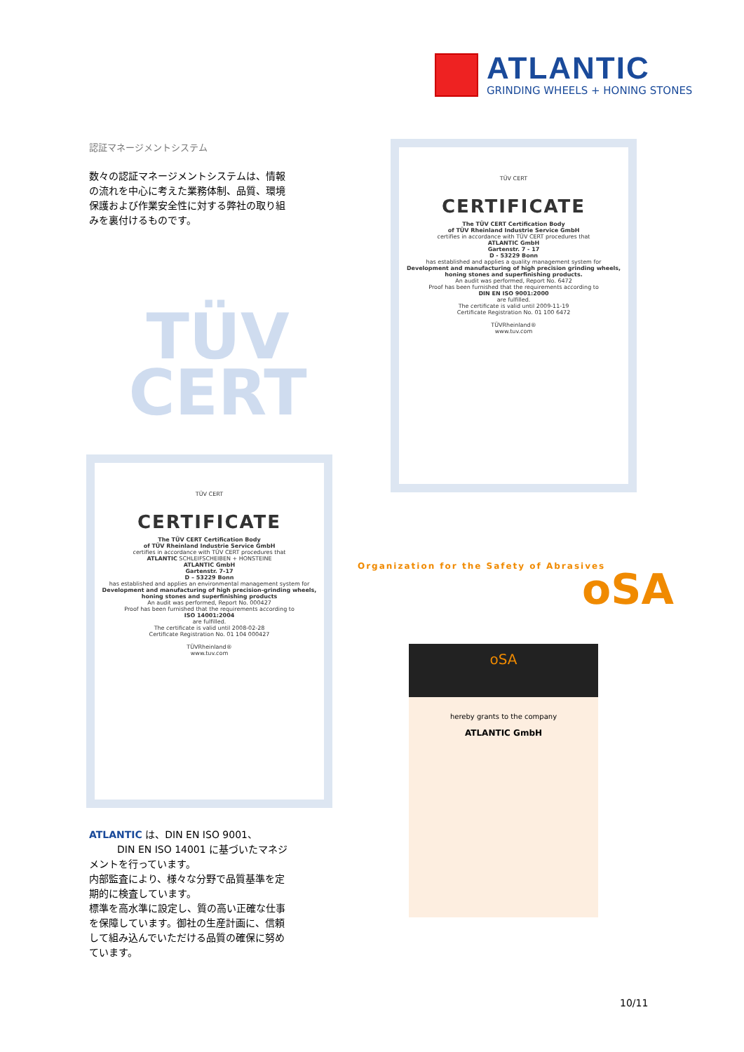ATLANTIC
GRINDING WHEELS + HONING STONES
認証マネージメントシステム
数々の認証マネージメントシステムは、情報の流れを中心に考えた業務体制、品質、環境保護および作業安全性に対する弊社の取り組みを裏付けるものです。
TÜV
CERT
TÜV CERT
CERTIFICATE
The TÜV CERT Certification Body
of TÜV Rheinland Industrie Service GmbH
certifies in accordance with TÜV CERT procedures that
ATLANTIC GmbH
Gartenstr. 7 - 17
D - 53229 Bonn
has established and applies a quality management system for
Development and manufacturing of high precision grinding wheels, honing stones and superfinishing products.
An audit was performed, Report No. 6472
Proof has been furnished that the requirements according to
DIN EN ISO 9001:2000
are fulfilled.
The certificate is valid until 2009-11-19
Certificate Registration No. 01 100 6472
TÜVRheinland®
www.tuv.com
TÜV CERT
CERTIFICATE
The TÜV CERT Certification Body
of TÜV Rheinland Industrie Service GmbH
certifies in accordance with TÜV CERT procedures that
ATLANTIC SCHLEIFSCHEIBEN + HONSTEINE
ATLANTIC GmbH
Gartenstr. 7-17
D – 53229 Bonn
has established and applies an environmental management system for
Development and manufacturing of high precision-grinding wheels, honing stones and superfinishing products
An audit was performed, Report No. 000427
Proof has been furnished that the requirements according to
ISO 14001:2004
are fulfilled.
The certificate is valid until 2008-02-28
Certificate Registration No. 01 104 000427
TÜVRheinland®
www.tuv.com
Organization for the Safety of Abrasives
oSA
oSA
hereby grants to the company
ATLANTIC GmbH
ATLANTIC は、DIN EN ISO 9001、
DIN EN ISO 14001 に基づいたマネジメントを行っています。
内部監査により、様々な分野で品質基準を定期的に検査しています。
標準を高水準に設定し、質の高い正確な仕事を保障しています。御社の生産計画に、信頼して組み込んでいただける品質の確保に努めています。
10/11